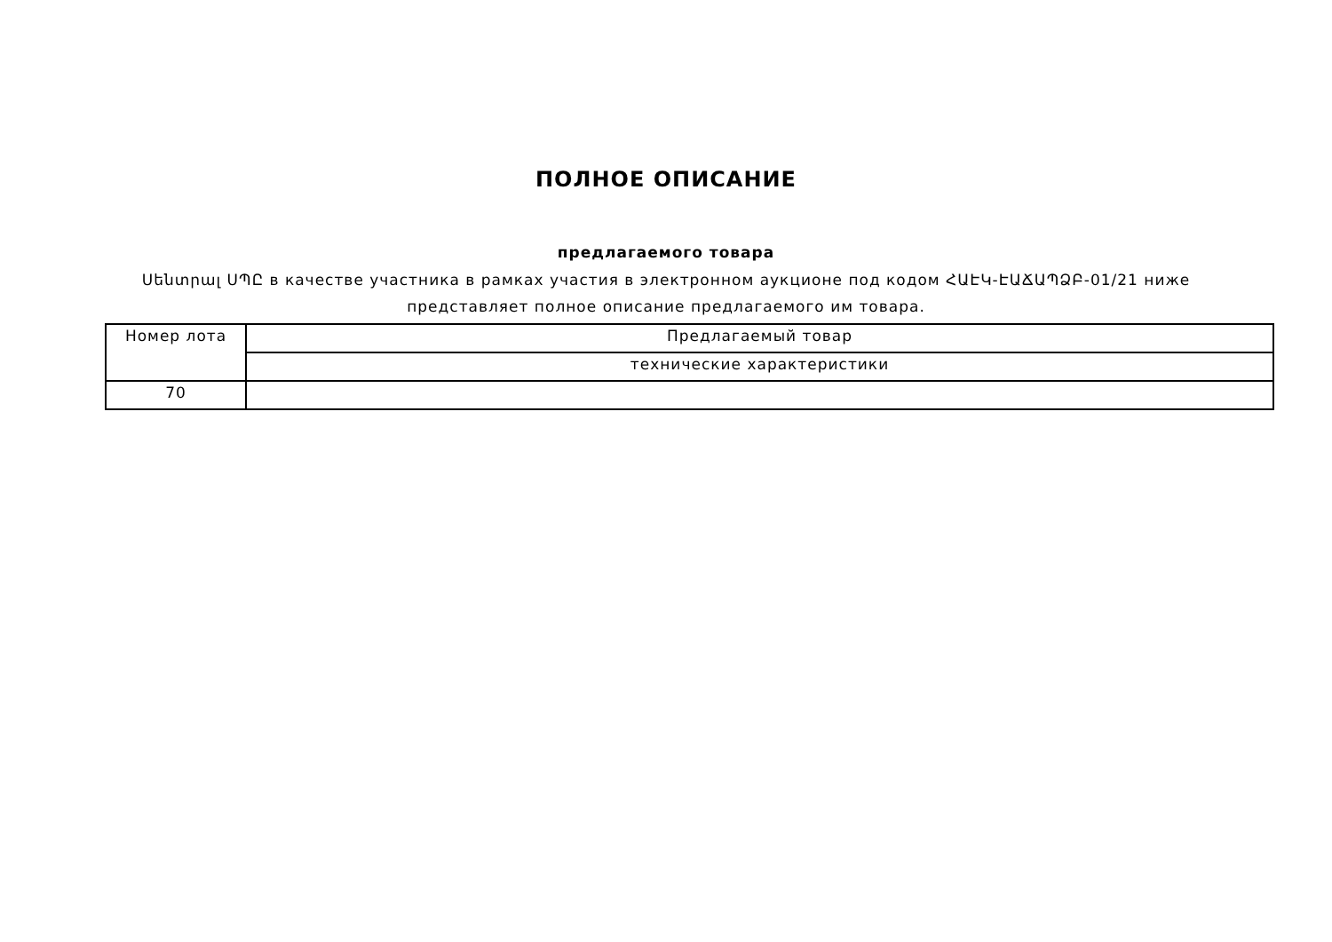ПОЛНОЕ ОПИСАНИЕ
предлагаемого товара
Սենտրալ ՍՊԸ в качестве участника в рамках участия в электронном аукционе под кодом ՀԱԷԿ-ԷԱՃԱՊՁԲ-01/21 ниже представляет полное описание предлагаемого им товара.
| Номер лота | Предлагаемый товар |
| | технические характеристики |
| 70 | |